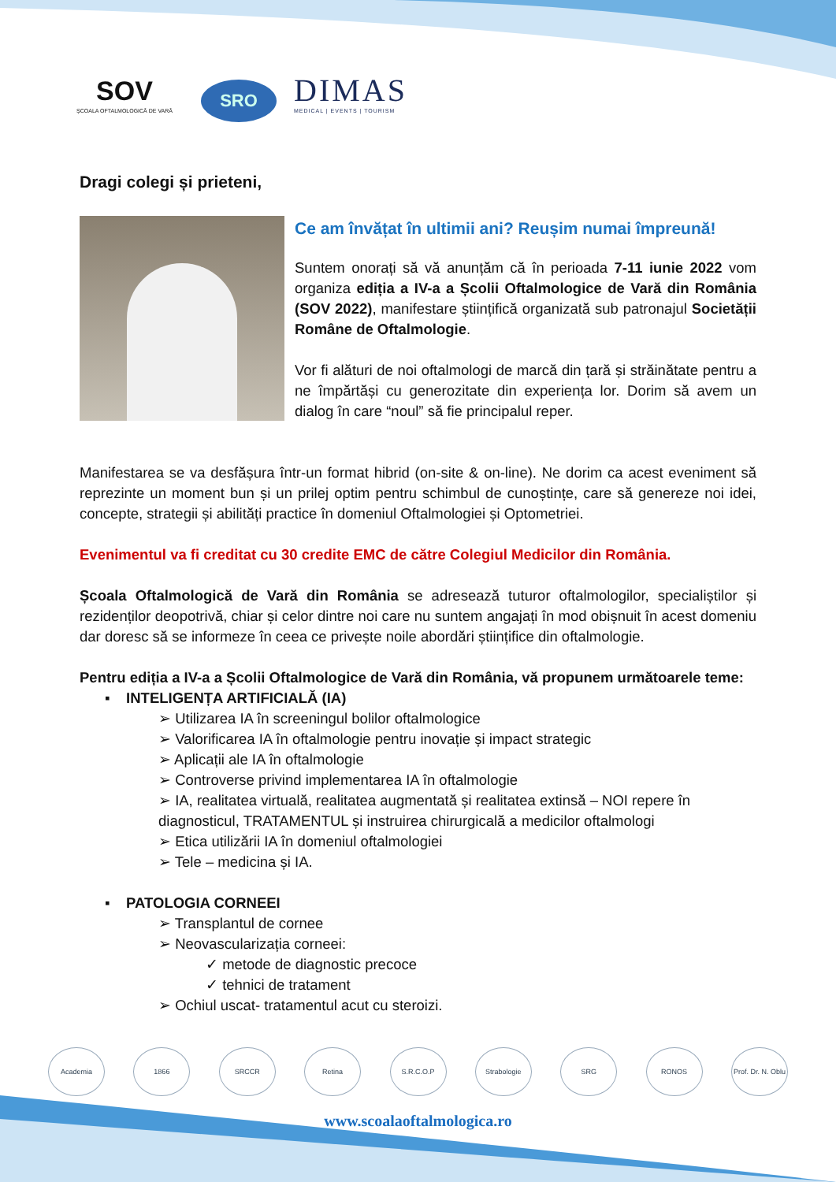SOV
ȘCOALA OFTALMOLOGICĂ DE VARĂ
SRO
DIMAS
MEDICAL | EVENTS | TOURISM
Dragi colegi și prieteni,
Ce am învățat în ultimii ani? Reușim numai împreună!
Suntem onorați să vă anunțăm că în perioada 7-11 iunie 2022 vom organiza ediția a IV-a a Școlii Oftalmologice de Vară din România (SOV 2022), manifestare științifică organizată sub patronajul Societății Române de Oftalmologie.
Vor fi alături de noi oftalmologi de marcă din țară și străinătate pentru a ne împărtăși cu generozitate din experiența lor. Dorim să avem un dialog în care “noul” să fie principalul reper.
Manifestarea se va desfășura într-un format hibrid (on-site & on-line). Ne dorim ca acest eveniment să reprezinte un moment bun și un prilej optim pentru schimbul de cunoștințe, care să genereze noi idei, concepte, strategii și abilități practice în domeniul Oftalmologiei și Optometriei.
Evenimentul va fi creditat cu 30 credite EMC de către Colegiul Medicilor din România.
Școala Oftalmologică de Vară din România se adresează tuturor oftalmologilor, specialiștilor și rezidenților deopotrivă, chiar și celor dintre noi care nu suntem angajați în mod obișnuit în acest domeniu dar doresc să se informeze în ceea ce privește noile abordări științifice din oftalmologie.
Pentru ediția a IV-a a Școlii Oftalmologice de Vară din România, vă propunem următoarele teme:
▪ INTELIGENȚA ARTIFICIALĂ (IA)
➢ Utilizarea IA în screeningul bolilor oftalmologice
➢ Valorificarea IA în oftalmologie pentru inovație și impact strategic
➢ Aplicații ale IA în oftalmologie
➢ Controverse privind implementarea IA în oftalmologie
➢ IA, realitatea virtuală, realitatea augmentată și realitatea extinsă – NOI repere în diagnosticul, TRATAMENTUL și instruirea chirurgicală a medicilor oftalmologi
➢ Etica utilizării IA în domeniul oftalmologiei
➢ Tele – medicina și IA.
▪ PATOLOGIA CORNEEI
➢ Transplantul de cornee
➢ Neovascularizația corneei:
✓ metode de diagnostic precoce
✓ tehnici de tratament
➢ Ochiul uscat- tratamentul acut cu steroizi.
Academia 1866 SRCCR Retina S.R.C.O.P Strabologie SRG RONOS Prof. Dr. N. Oblu
www.scoalaoftalmologica.ro